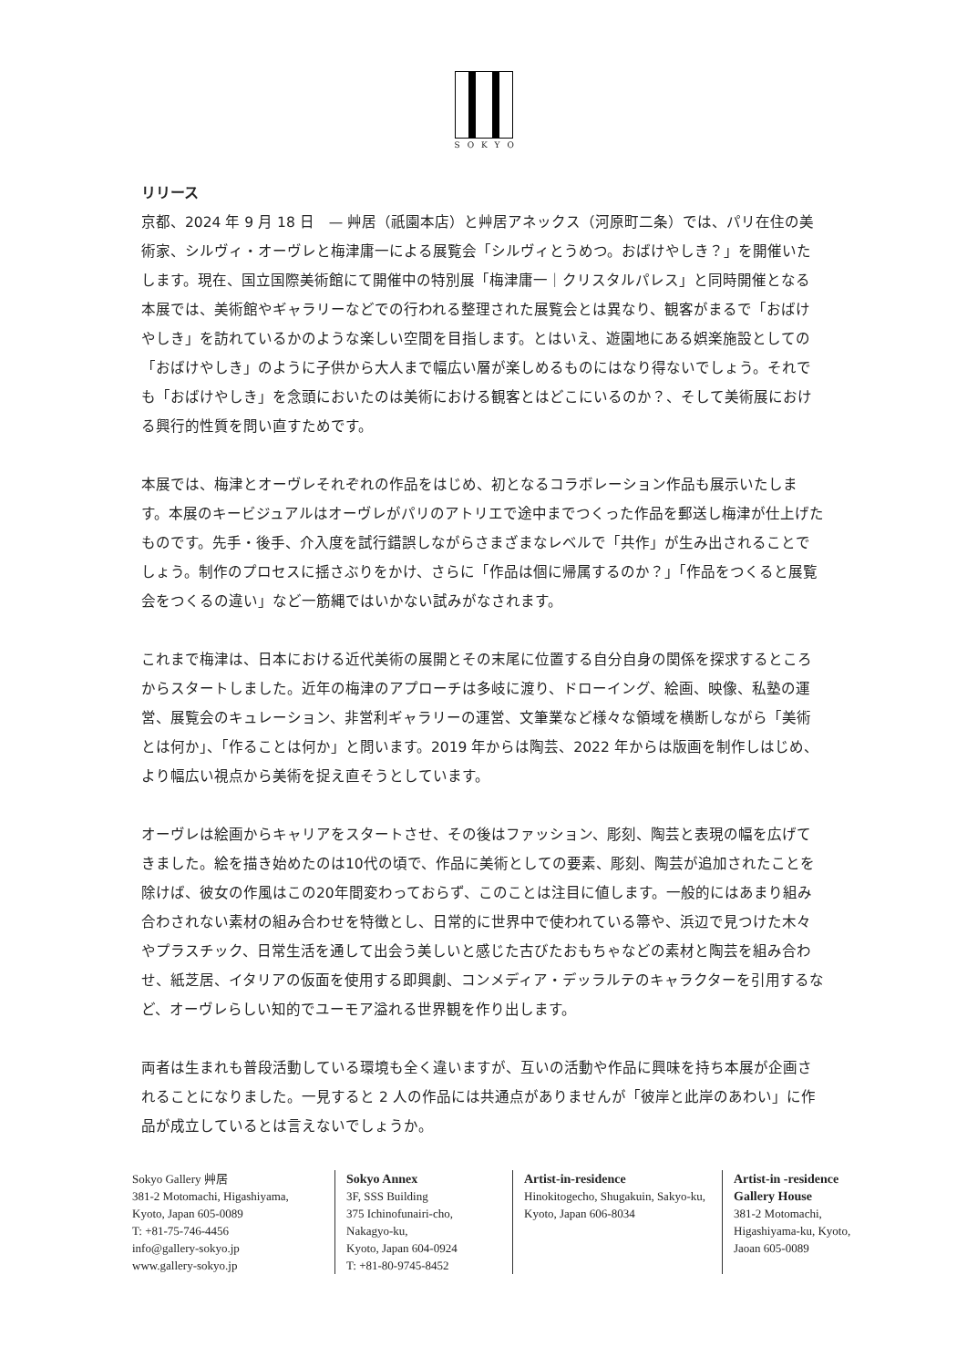SOKYO
リリース
京都、2024 年 9 月 18 日　— 艸居（祇園本店）と艸居アネックス（河原町二条）では、パリ在住の美術家、シルヴィ・オーヴレと梅津庸一による展覧会「シルヴィとうめつ。おばけやしき？」を開催いたします。現在、国立国際美術館にて開催中の特別展「梅津庸一｜クリスタルパレス」と同時開催となる本展では、美術館やギャラリーなどでの行われる整理された展覧会とは異なり、観客がまるで「おばけやしき」を訪れているかのような楽しい空間を目指します。とはいえ、遊園地にある娯楽施設としての「おばけやしき」のように子供から大人まで幅広い層が楽しめるものにはなり得ないでしょう。それでも「おばけやしき」を念頭においたのは美術における観客とはどこにいるのか？、そして美術展における興行的性質を問い直すためです。
本展では、梅津とオーヴレそれぞれの作品をはじめ、初となるコラボレーション作品も展示いたします。本展のキービジュアルはオーヴレがパリのアトリエで途中までつくった作品を郵送し梅津が仕上げたものです。先手・後手、介入度を試行錯誤しながらさまざまなレベルで「共作」が生み出されることでしょう。制作のプロセスに揺さぶりをかけ、さらに「作品は個に帰属するのか？」「作品をつくると展覧会をつくるの違い」など一筋縄ではいかない試みがなされます。
これまで梅津は、日本における近代美術の展開とその末尾に位置する自分自身の関係を探求するところからスタートしました。近年の梅津のアプローチは多岐に渡り、ドローイング、絵画、映像、私塾の運営、展覧会のキュレーション、非営利ギャラリーの運営、文筆業など様々な領域を横断しながら「美術とは何か」、「作ることは何か」と問います。2019 年からは陶芸、2022 年からは版画を制作しはじめ、より幅広い視点から美術を捉え直そうとしています。
オーヴレは絵画からキャリアをスタートさせ、その後はファッション、彫刻、陶芸と表現の幅を広げてきました。絵を描き始めたのは10代の頃で、作品に美術としての要素、彫刻、陶芸が追加されたことを除けば、彼女の作風はこの20年間変わっておらず、このことは注目に値します。一般的にはあまり組み合わされない素材の組み合わせを特徴とし、日常的に世界中で使われている箒や、浜辺で見つけた木々やプラスチック、日常生活を通して出会う美しいと感じた古びたおもちゃなどの素材と陶芸を組み合わせ、紙芝居、イタリアの仮面を使用する即興劇、コンメディア・デッラルテのキャラクターを引用するなど、オーヴレらしい知的でユーモア溢れる世界観を作り出します。
両者は生まれも普段活動している環境も全く違いますが、互いの活動や作品に興味を持ち本展が企画されることになりました。一見すると 2 人の作品には共通点がありませんが「彼岸と此岸のあわい」に作品が成立しているとは言えないでしょうか。
Sokyo Gallery 艸居
381-2 Motomachi, Higashiyama,
Kyoto, Japan 605-0089
T: +81-75-746-4456
info@gallery-sokyo.jp
www.gallery-sokyo.jp
Sokyo Annex
3F, SSS Building
375 Ichinofunairi-cho,
Nakagyo-ku,
Kyoto, Japan 604-0924
T: +81-80-9745-8452
Artist-in-residence
Hinokitogecho, Shugakuin, Sakyo-ku, Kyoto, Japan 606-8034
Artist-in -residence
Gallery House
381-2 Motomachi,
Higashiyama-ku, Kyoto,
Jaoan 605-0089